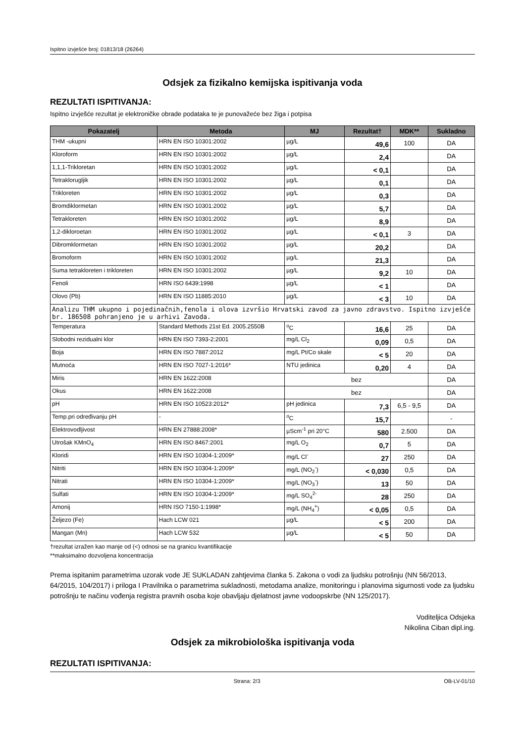Ispitno izvješće broj: 01813/18 (26264)
Odsjek za fizikalno kemijska ispitivanja voda
REZULTATI ISPITIVANJA:
Ispitno izvješće rezultat je elektroničke obrade podataka te je punovažeće bez žiga i potpisa
| Pokazatelj | Metoda | MJ | Rezultat† | MDK** | Sukladno |
| --- | --- | --- | --- | --- | --- |
| THM -ukupni | HRN EN ISO 10301:2002 | µg/L | 49,6 | 100 | DA |
| Kloroform | HRN EN ISO 10301:2002 | µg/L | 2,4 | | DA |
| 1,1,1-Trikloretan | HRN EN ISO 10301:2002 | µg/L | < 0,1 | | DA |
| Tetraklorugljik | HRN EN ISO 10301:2002 | µg/L | 0,1 | | DA |
| Trikloreten | HRN EN ISO 10301:2002 | µg/L | 0,3 | | DA |
| Bromdiklormetan | HRN EN ISO 10301:2002 | µg/L | 5,7 | | DA |
| Tetrakloreten | HRN EN ISO 10301:2002 | µg/L | 8,9 | | DA |
| 1,2-dikloroetan | HRN EN ISO 10301:2002 | µg/L | < 0,1 | 3 | DA |
| Dibromklormetan | HRN EN ISO 10301:2002 | µg/L | 20,2 | | DA |
| Bromoform | HRN EN ISO 10301:2002 | µg/L | 21,3 | | DA |
| Suma tetrakloreten i trikloreten | HRN EN ISO 10301:2002 | µg/L | 9,2 | 10 | DA |
| Fenoli | HRN ISO 6439:1998 | µg/L | < 1 | | DA |
| Olovo (Pb) | HRN EN ISO 11885:2010 | µg/L | < 3 | 10 | DA |
| Analizu THM ukupno i pojedinačnih,fenola i olova izvršio Hrvatski zavod za javno zdravstvo. Ispitno izvješće br. 186508 pohranjeno je u arhivi Zavoda. | | | | | |
| Temperatura | Standard Methods 21st Ed. 2005.2550B | <sup>o</sup> C | 16,6 | 25 | DA |
| Slobodni rezidualni klor | HRN EN ISO 7393-2:2001 | mg/L Cl<sub>2</sub> | 0,09 | 0,5 | DA |
| Boja | HRN EN ISO 7887:2012 | mg/L Pt/Co skale | < 5 | 20 | DA |
| Mutnoća | HRN EN ISO 7027-1:2016* | NTU jedinica | 0,20 | 4 | DA |
| Miris | HRN EN 1622:2008 | bez | | | DA |
| Okus | HRN EN 1622:2008 | bez | | | DA |
| pH | HRN EN ISO 10523:2012* | pH jedinica | 7,3 | 6,5 - 9,5 | DA |
| Temp.pri određivanju pH | - | <sup>o</sup> C | 15,7 | | - |
| Elektrovodljivost | HRN EN 27888:2008* | µScm<sup>-1</sup> pri 20°C | 580 | 2.500 | DA |
| Utrošak KMnO<sub>4</sub> | HRN EN ISO 8467:2001 | mg/L O<sub>2</sub> | 0,7 | 5 | DA |
| Kloridi | HRN EN ISO 10304-1:2009* | mg/L Cl<sup>-</sup> | 27 | 250 | DA |
| Nitriti | HRN EN ISO 10304-1:2009* | mg/L (NO<sub>2</sub><sup>-</sup>) | < 0,030 | 0,5 | DA |
| Nitrati | HRN EN ISO 10304-1:2009* | mg/L (NO<sub>3</sub><sup>-</sup>) | 13 | 50 | DA |
| Sulfati | HRN EN ISO 10304-1:2009* | mg/L SO<sub>4</sub><sup>2-</sup> | 28 | 250 | DA |
| Amonij | HRN ISO 7150-1:1998* | mg/L (NH<sub>4</sub><sup>+</sup>) | < 0,05 | 0,5 | DA |
| Željezo (Fe) | Hach LCW 021 | µg/L | < 5 | 200 | DA |
| Mangan (Mn) | Hach LCW 532 | µg/L | < 5 | 50 | DA |
†rezultat izražen kao manje od (<) odnosi se na granicu kvantifikacije
**maksimalno dozvoljena koncentracija
Prema ispitanim parametrima uzorak vode JE SUKLADAN zahtjevima članka 5. Zakona o vodi za ljudsku potrošnju (NN 56/2013, 64/2015, 104/2017) i priloga I Pravilnika o parametrima sukladnosti, metodama analize, monitoringu i planovima sigurnosti vode za ljudsku potrošnju te načinu vođenja registra pravnih osoba koje obavljaju djelatnost javne vodoopskrbe (NN 125/2017).
Voditeljica Odsjeka
Nikolina Ciban dipl.ing.
Odsjek za mikrobiološka ispitivanja voda
REZULTATI ISPITIVANJA:
Strana: 2/3 OB-LV-01/10